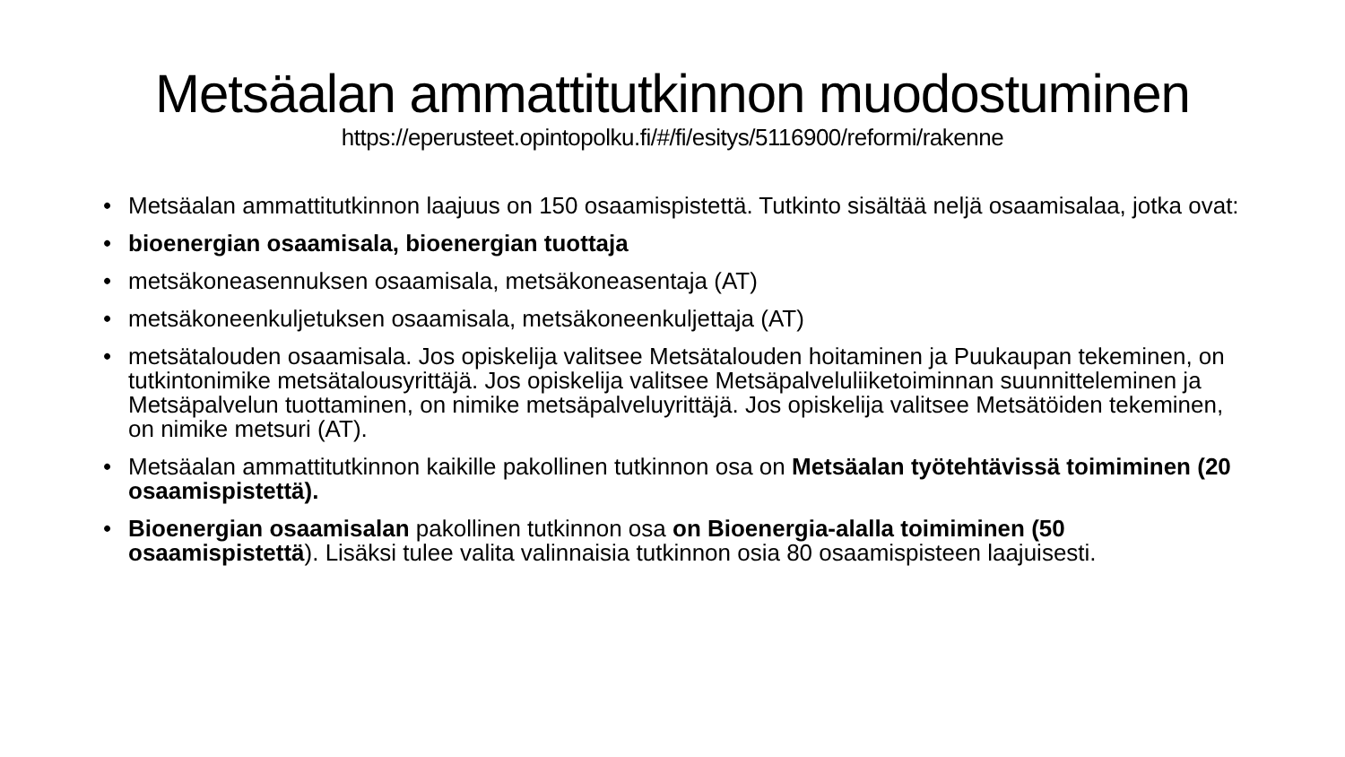Metsäalan ammattitutkinnon muodostuminen
https://eperusteet.opintopolku.fi/#/fi/esitys/5116900/reformi/rakenne
• Metsäalan ammattitutkinnon laajuus on 150 osaamispistettä. Tutkinto sisältää neljä osaamisalaa, jotka ovat:
• bioenergian osaamisala, bioenergian tuottaja
• metsäkoneasennuksen osaamisala, metsäkoneasentaja (AT)
• metsäkoneenkuljetuksen osaamisala, metsäkoneenkuljettaja (AT)
• metsätalouden osaamisala. Jos opiskelija valitsee Metsätalouden hoitaminen ja Puukaupan tekeminen, on tutkintonimike metsätalousyrittäjä. Jos opiskelija valitsee Metsäpalveluliiketoiminnan suunnitteleminen ja Metsäpalvelun tuottaminen, on nimike metsäpalveluyrittäjä. Jos opiskelija valitsee Metsätöiden tekeminen, on nimike metsuri (AT).
• Metsäalan ammattitutkinnon kaikille pakollinen tutkinnon osa on Metsäalan työtehtävissä toimiminen (20 osaamispistettä).
• Bioenergian osaamisalan pakollinen tutkinnon osa on Bioenergia-alalla toimiminen (50 osaamispistettä). Lisäksi tulee valita valinnaisia tutkinnon osia 80 osaamispisteen laajuisesti.